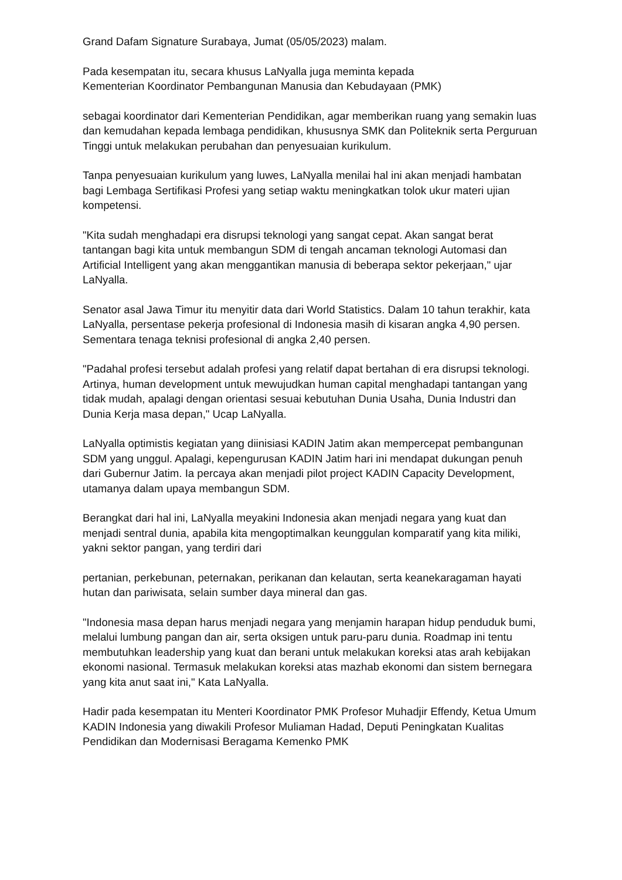Grand Dafam Signature Surabaya, Jumat (05/05/2023) malam.
Pada kesempatan itu, secara khusus LaNyalla juga meminta kepada
Kementerian Koordinator Pembangunan Manusia dan Kebudayaan (PMK)
sebagai koordinator dari Kementerian Pendidikan, agar memberikan ruang yang semakin luas dan kemudahan kepada lembaga pendidikan, khususnya SMK dan Politeknik serta Perguruan Tinggi untuk melakukan perubahan dan penyesuaian kurikulum.
Tanpa penyesuaian kurikulum yang luwes, LaNyalla menilai hal ini akan menjadi hambatan bagi Lembaga Sertifikasi Profesi yang setiap waktu meningkatkan tolok ukur materi ujian kompetensi.
"Kita sudah menghadapi era disrupsi teknologi yang sangat cepat. Akan sangat berat tantangan bagi kita untuk membangun SDM di tengah ancaman teknologi Automasi dan Artificial Intelligent yang akan menggantikan manusia di beberapa sektor pekerjaan," ujar LaNyalla.
Senator asal Jawa Timur itu menyitir data dari World Statistics. Dalam 10 tahun terakhir, kata LaNyalla, persentase pekerja profesional di Indonesia masih di kisaran angka 4,90 persen. Sementara tenaga teknisi profesional di angka 2,40 persen.
"Padahal profesi tersebut adalah profesi yang relatif dapat bertahan di era disrupsi teknologi. Artinya, human development untuk mewujudkan human capital menghadapi tantangan yang tidak mudah, apalagi dengan orientasi sesuai kebutuhan Dunia Usaha, Dunia Industri dan Dunia Kerja masa depan," Ucap LaNyalla.
LaNyalla optimistis kegiatan yang diinisiasi KADIN Jatim akan mempercepat pembangunan SDM yang unggul. Apalagi, kepengurusan KADIN Jatim hari ini mendapat dukungan penuh dari Gubernur Jatim. Ia percaya akan menjadi pilot project KADIN Capacity Development, utamanya dalam upaya membangun SDM.
Berangkat dari hal ini, LaNyalla meyakini Indonesia akan menjadi negara yang kuat dan menjadi sentral dunia, apabila kita mengoptimalkan keunggulan komparatif yang kita miliki, yakni sektor pangan, yang terdiri dari
pertanian, perkebunan, peternakan, perikanan dan kelautan, serta keanekaragaman hayati hutan dan pariwisata, selain sumber daya mineral dan gas.
"Indonesia masa depan harus menjadi negara yang menjamin harapan hidup penduduk bumi, melalui lumbung pangan dan air, serta oksigen untuk paru-paru dunia. Roadmap ini tentu membutuhkan leadership yang kuat dan berani untuk melakukan koreksi atas arah kebijakan ekonomi nasional. Termasuk melakukan koreksi atas mazhab ekonomi dan sistem bernegara yang kita anut saat ini," Kata LaNyalla.
Hadir pada kesempatan itu Menteri Koordinator PMK Profesor Muhadjir Effendy, Ketua Umum KADIN Indonesia yang diwakili Profesor Muliaman Hadad, Deputi Peningkatan Kualitas Pendidikan dan Modernisasi Beragama Kemenko PMK